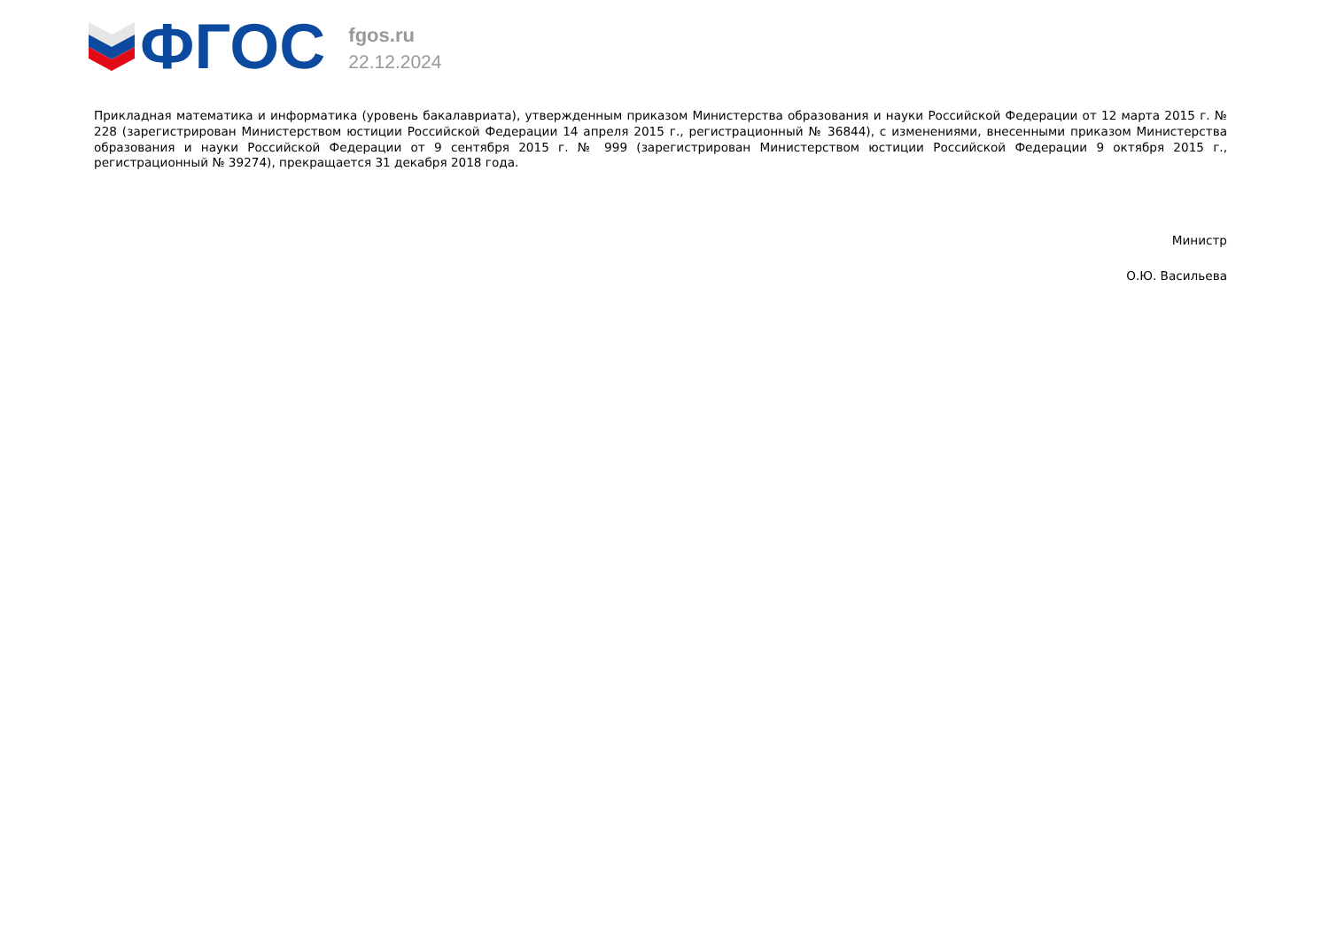ФГОС
fgos.ru
22.12.2024
Прикладная математика и информатика (уровень бакалавриата), утвержденным приказом Министерства образования и науки Российской Федерации от 12 марта 2015 г. № 228 (зарегистрирован Министерством юстиции Российской Федерации 14 апреля 2015 г., регистрационный № 36844), с изменениями, внесенными приказом Министерства образования и науки Российской Федерации от 9 сентября 2015 г. № 999 (зарегистрирован Министерством юстиции Российской Федерации 9 октября 2015 г., регистрационный № 39274), прекращается 31 декабря 2018 года.
Министр
О.Ю. Васильева